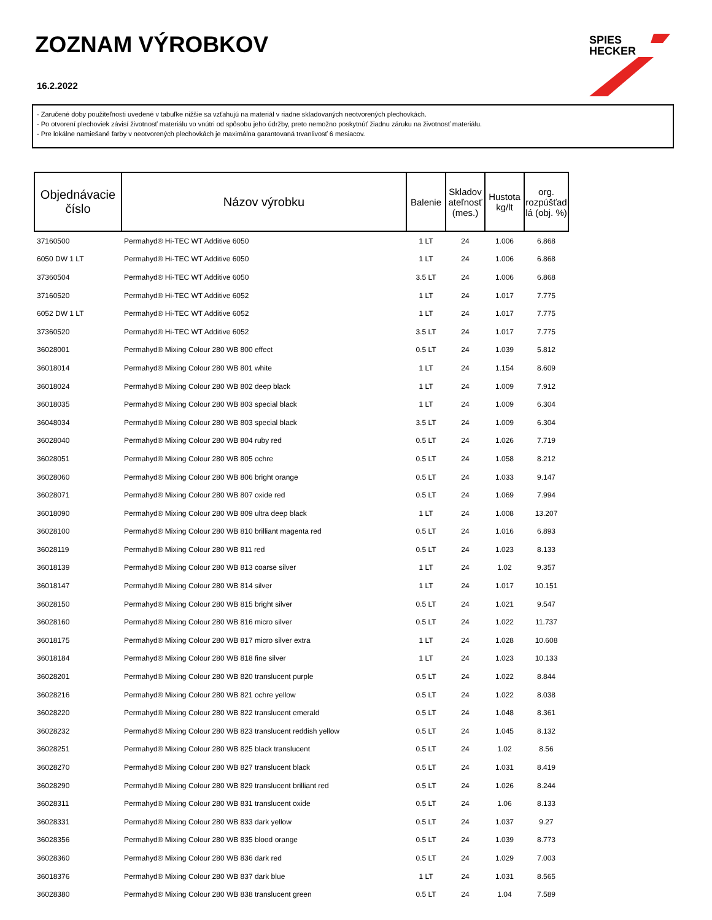ZOZNAM VÝROBKOV
16.2.2022
SPIES
HECKER
- Zaručené doby použiteľnosti uvedené v tabuľke nižšie sa vzťahujú na materiál v riadne skladovaných neotvorených plechovkách.
- Po otvorení plechoviek závisí životnosť materiálu vo vnútri od spôsobu jeho údržby, preto nemožno poskytnúť žiadnu záruku na životnosť materiálu.
- Pre lokálne namiešané farby v neotvorených plechovkách je maximálna garantovaná trvanlivosť 6 mesiacov.
| Objednávacie číslo | Názov výrobku | Balenie | Skladov ateľnosť (mes.) | Hustota kg/lt | org. rozpúšťad lá (obj. %) |
| --- | --- | --- | --- | --- | --- |
| 37160500 | Permahyd® Hi-TEC WT Additive 6050 | 1 LT | 24 | 1.006 | 6.868 |
| 6050 DW 1 LT | Permahyd® Hi-TEC WT Additive 6050 | 1 LT | 24 | 1.006 | 6.868 |
| 37360504 | Permahyd® Hi-TEC WT Additive 6050 | 3.5 LT | 24 | 1.006 | 6.868 |
| 37160520 | Permahyd® Hi-TEC WT Additive 6052 | 1 LT | 24 | 1.017 | 7.775 |
| 6052 DW 1 LT | Permahyd® Hi-TEC WT Additive 6052 | 1 LT | 24 | 1.017 | 7.775 |
| 37360520 | Permahyd® Hi-TEC WT Additive 6052 | 3.5 LT | 24 | 1.017 | 7.775 |
| 36028001 | Permahyd® Mixing Colour 280 WB 800 effect | 0.5 LT | 24 | 1.039 | 5.812 |
| 36018014 | Permahyd® Mixing Colour 280 WB 801 white | 1 LT | 24 | 1.154 | 8.609 |
| 36018024 | Permahyd® Mixing Colour 280 WB 802 deep black | 1 LT | 24 | 1.009 | 7.912 |
| 36018035 | Permahyd® Mixing Colour 280 WB 803 special black | 1 LT | 24 | 1.009 | 6.304 |
| 36048034 | Permahyd® Mixing Colour 280 WB 803 special black | 3.5 LT | 24 | 1.009 | 6.304 |
| 36028040 | Permahyd® Mixing Colour 280 WB 804 ruby red | 0.5 LT | 24 | 1.026 | 7.719 |
| 36028051 | Permahyd® Mixing Colour 280 WB 805 ochre | 0.5 LT | 24 | 1.058 | 8.212 |
| 36028060 | Permahyd® Mixing Colour 280 WB 806 bright orange | 0.5 LT | 24 | 1.033 | 9.147 |
| 36028071 | Permahyd® Mixing Colour 280 WB 807 oxide red | 0.5 LT | 24 | 1.069 | 7.994 |
| 36018090 | Permahyd® Mixing Colour 280 WB 809 ultra deep black | 1 LT | 24 | 1.008 | 13.207 |
| 36028100 | Permahyd® Mixing Colour 280 WB 810 brilliant magenta red | 0.5 LT | 24 | 1.016 | 6.893 |
| 36028119 | Permahyd® Mixing Colour 280 WB 811 red | 0.5 LT | 24 | 1.023 | 8.133 |
| 36018139 | Permahyd® Mixing Colour 280 WB 813 coarse silver | 1 LT | 24 | 1.02 | 9.357 |
| 36018147 | Permahyd® Mixing Colour 280 WB 814 silver | 1 LT | 24 | 1.017 | 10.151 |
| 36028150 | Permahyd® Mixing Colour 280 WB 815 bright silver | 0.5 LT | 24 | 1.021 | 9.547 |
| 36028160 | Permahyd® Mixing Colour 280 WB 816 micro silver | 0.5 LT | 24 | 1.022 | 11.737 |
| 36018175 | Permahyd® Mixing Colour 280 WB 817 micro silver extra | 1 LT | 24 | 1.028 | 10.608 |
| 36018184 | Permahyd® Mixing Colour 280 WB 818 fine silver | 1 LT | 24 | 1.023 | 10.133 |
| 36028201 | Permahyd® Mixing Colour 280 WB 820 translucent purple | 0.5 LT | 24 | 1.022 | 8.844 |
| 36028216 | Permahyd® Mixing Colour 280 WB 821 ochre yellow | 0.5 LT | 24 | 1.022 | 8.038 |
| 36028220 | Permahyd® Mixing Colour 280 WB 822 translucent emerald | 0.5 LT | 24 | 1.048 | 8.361 |
| 36028232 | Permahyd® Mixing Colour 280 WB 823 translucent reddish yellow | 0.5 LT | 24 | 1.045 | 8.132 |
| 36028251 | Permahyd® Mixing Colour 280 WB 825 black translucent | 0.5 LT | 24 | 1.02 | 8.56 |
| 36028270 | Permahyd® Mixing Colour 280 WB 827 translucent black | 0.5 LT | 24 | 1.031 | 8.419 |
| 36028290 | Permahyd® Mixing Colour 280 WB 829 translucent brilliant red | 0.5 LT | 24 | 1.026 | 8.244 |
| 36028311 | Permahyd® Mixing Colour 280 WB 831 translucent oxide | 0.5 LT | 24 | 1.06 | 8.133 |
| 36028331 | Permahyd® Mixing Colour 280 WB 833 dark yellow | 0.5 LT | 24 | 1.037 | 9.27 |
| 36028356 | Permahyd® Mixing Colour 280 WB 835 blood orange | 0.5 LT | 24 | 1.039 | 8.773 |
| 36028360 | Permahyd® Mixing Colour 280 WB 836 dark red | 0.5 LT | 24 | 1.029 | 7.003 |
| 36018376 | Permahyd® Mixing Colour 280 WB 837 dark blue | 1 LT | 24 | 1.031 | 8.565 |
| 36028380 | Permahyd® Mixing Colour 280 WB 838 translucent green | 0.5 LT | 24 | 1.04 | 7.589 |